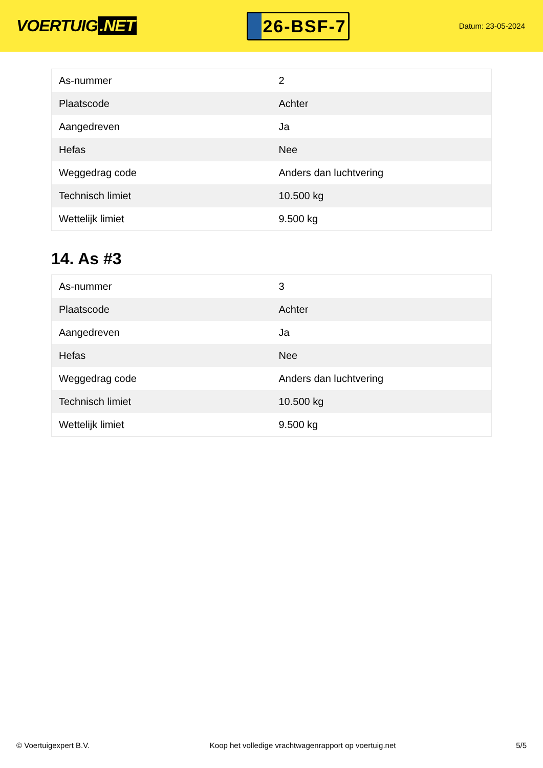VOERTUIG.NET
26-BSF-7
Datum: 23-05-2024
| As-nummer | 2 |
| Plaatscode | Achter |
| Aangedreven | Ja |
| Hefas | Nee |
| Weggedrag code | Anders dan luchtvering |
| Technisch limiet | 10.500 kg |
| Wettelijk limiet | 9.500 kg |
14. As #3
| As-nummer | 3 |
| Plaatscode | Achter |
| Aangedreven | Ja |
| Hefas | Nee |
| Weggedrag code | Anders dan luchtvering |
| Technisch limiet | 10.500 kg |
| Wettelijk limiet | 9.500 kg |
© Voertuigexpert B.V. Koop het volledige vrachtwagenrapport op voertuig.net 5/5